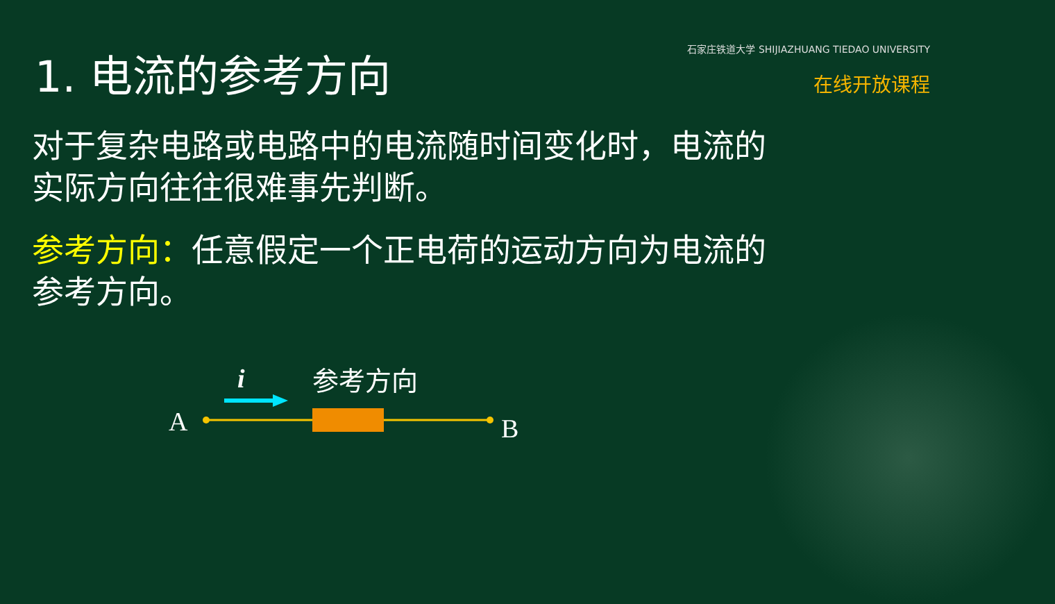1. 电流的参考方向
石家庄铁道大学 SHIJIAZHUANG TIEDAO UNIVERSITY
在线开放课程
对于复杂电路或电路中的电流随时间变化时，电流的实际方向往往很难事先判断。
参考方向：任意假定一个正电荷的运动方向为电流的参考方向。
i
参考方向
A
B